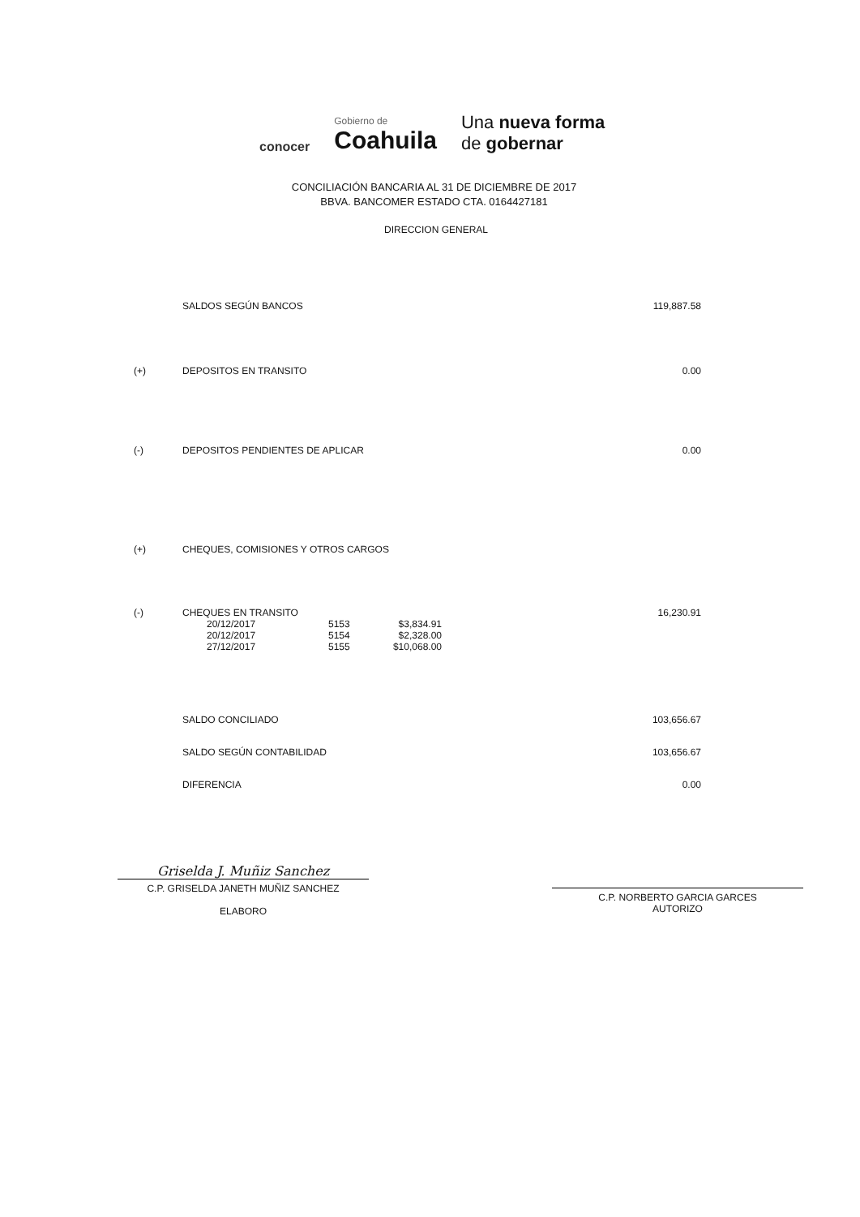conocer
Gobierno de
Coahuila
Una nueva forma
de gobernar
CONCILIACIÓN BANCARIA AL 31 DE DICIEMBRE DE 2017
BBVA. BANCOMER ESTADO CTA. 0164427181
DIRECCION GENERAL
| | SALDOS SEGÚN BANCOS | | | 119,887.58 |
| (+) | DEPOSITOS EN TRANSITO | | | 0.00 |
| (-) | DEPOSITOS PENDIENTES DE APLICAR | | | 0.00 |
| (+) | CHEQUES, COMISIONES Y OTROS CARGOS | | | |
| (-) | CHEQUES EN TRANSITO | | | 16,230.91 |
| | 20/12/2017 | 5153 | $3,834.91 | |
| | 20/12/2017 | 5154 | $2,328.00 | |
| | 27/12/2017 | 5155 | $10,068.00 | |
| | SALDO CONCILIADO | | | 103,656.67 |
| | SALDO SEGÚN CONTABILIDAD | | | 103,656.67 |
| | DIFERENCIA | | | 0.00 |
Griselda J. Muñiz Sanchez
C.P. GRISELDA JANETH MUÑIZ SANCHEZ
ELABORO
C.P. NORBERTO GARCIA GARCES
AUTORIZO